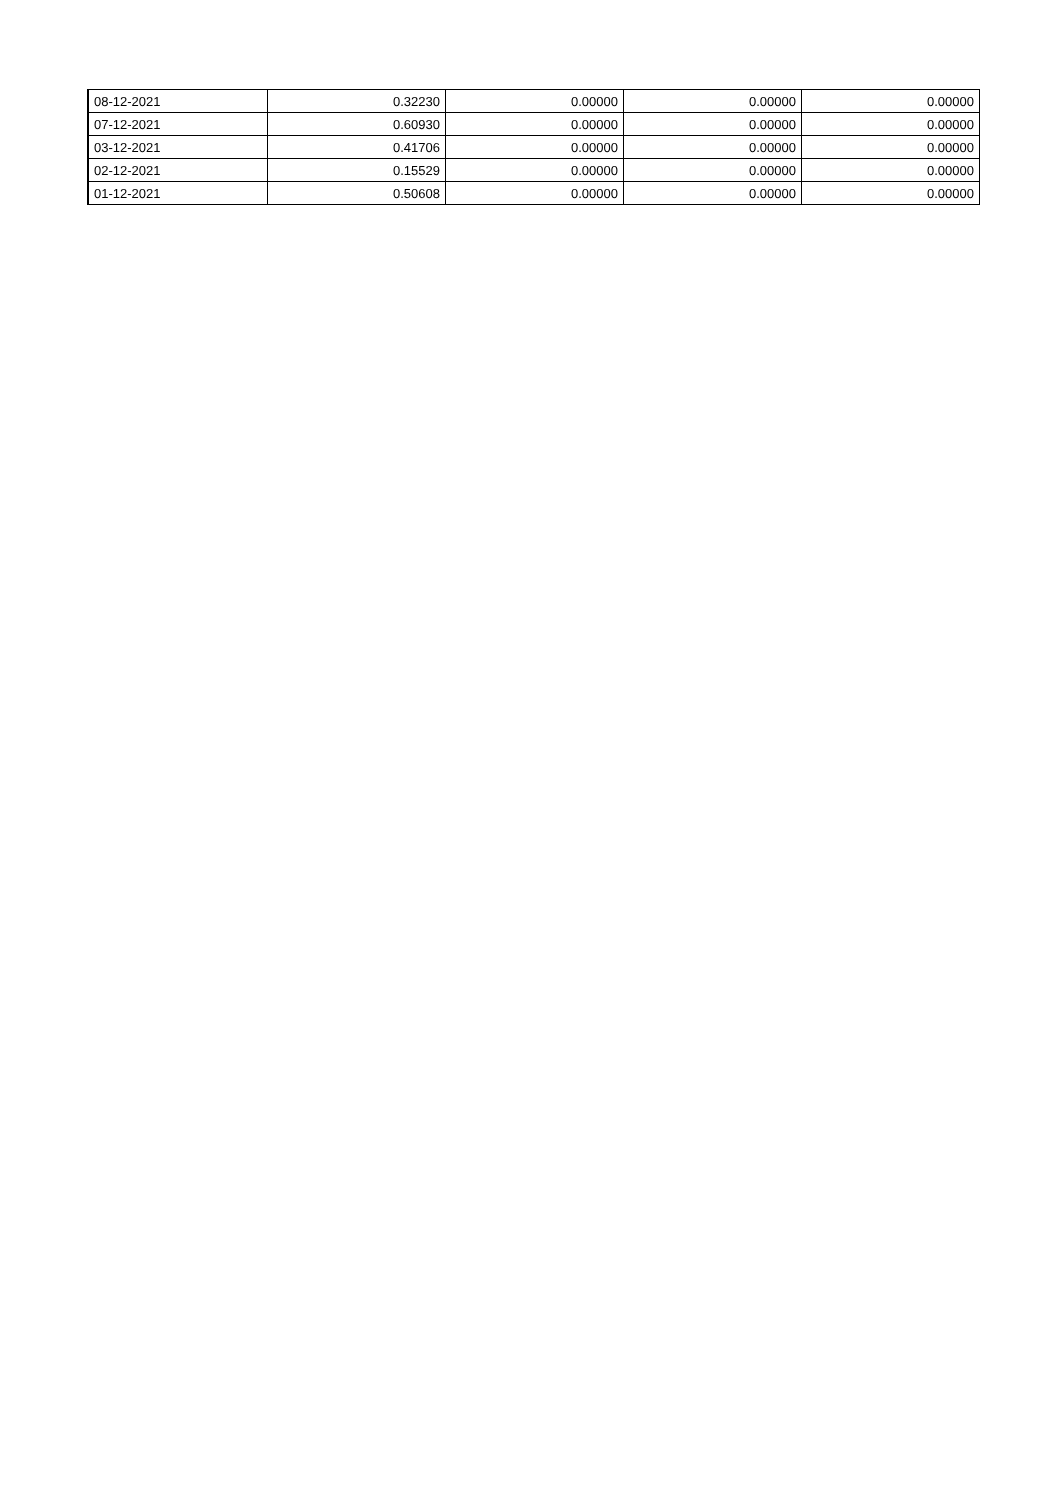| 08-12-2021 | 0.32230 | 0.00000 | 0.00000 | 0.00000 |
| 07-12-2021 | 0.60930 | 0.00000 | 0.00000 | 0.00000 |
| 03-12-2021 | 0.41706 | 0.00000 | 0.00000 | 0.00000 |
| 02-12-2021 | 0.15529 | 0.00000 | 0.00000 | 0.00000 |
| 01-12-2021 | 0.50608 | 0.00000 | 0.00000 | 0.00000 |